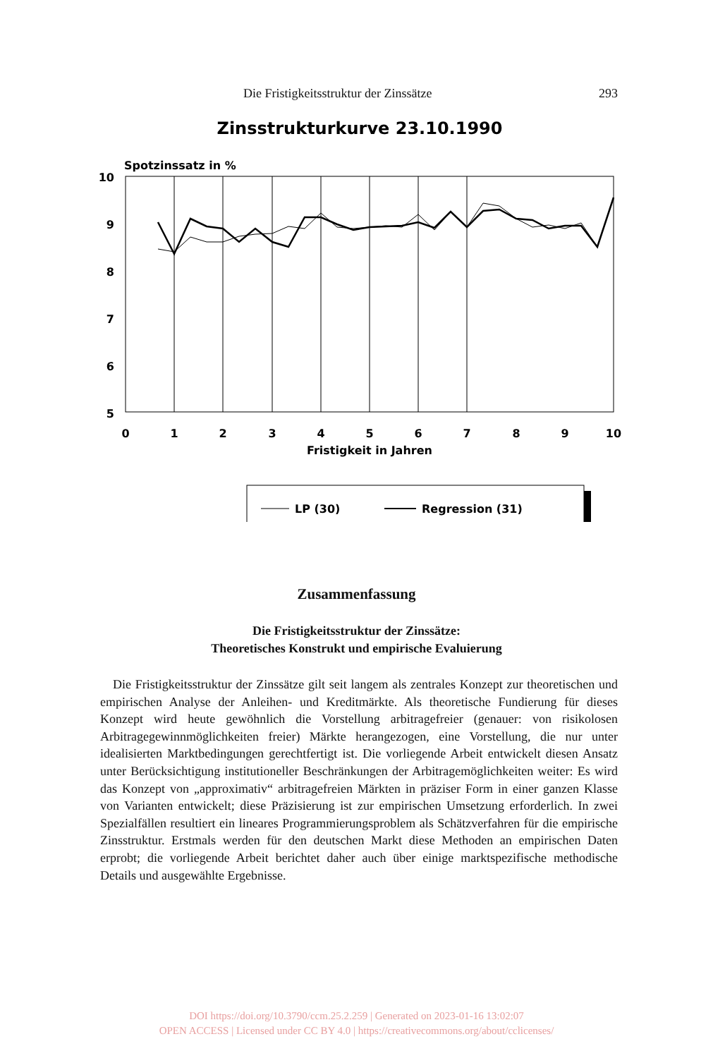Die Fristigkeitsstruktur der Zinssätze 293
Zinsstrukturkurve 23.10.1990
Spotzinssatz in %
10
9
8
7
6
5
0
1
2
3
4
5
6
7
8
9
10
Fristigkeit in Jahren
LP (30)
Regression (31)
Zusammenfassung
Die Fristigkeitsstruktur der Zinssätze:
Theoretisches Konstrukt und empirische Evaluierung
Die Fristigkeitsstruktur der Zinssätze gilt seit langem als zentrales Konzept zur theoretischen und empirischen Analyse der Anleihen- und Kreditmärkte. Als theoretische Fundierung für dieses Konzept wird heute gewöhnlich die Vorstellung arbitragefreier (genauer: von risikolosen Arbitragegewinnmöglichkeiten freier) Märkte herangezogen, eine Vorstellung, die nur unter idealisierten Marktbedingungen gerechtfertigt ist. Die vorliegende Arbeit entwickelt diesen Ansatz unter Berücksichtigung institutioneller Beschränkungen der Arbitragemöglichkeiten weiter: Es wird das Konzept von „approximativ“ arbitragefreien Märkten in präziser Form in einer ganzen Klasse von Varianten entwickelt; diese Präzisierung ist zur empirischen Umsetzung erforderlich. In zwei Spezialfällen resultiert ein lineares Programmierungsproblem als Schätzverfahren für die empirische Zinsstruktur. Erstmals werden für den deutschen Markt diese Methoden an empirischen Daten erprobt; die vorliegende Arbeit berichtet daher auch über einige marktspezifische methodische Details und ausgewählte Ergebnisse.
DOI https://doi.org/10.3790/ccm.25.2.259 | Generated on 2023-01-16 13:02:07
OPEN ACCESS | Licensed under CC BY 4.0 | https://creativecommons.org/about/cclicenses/